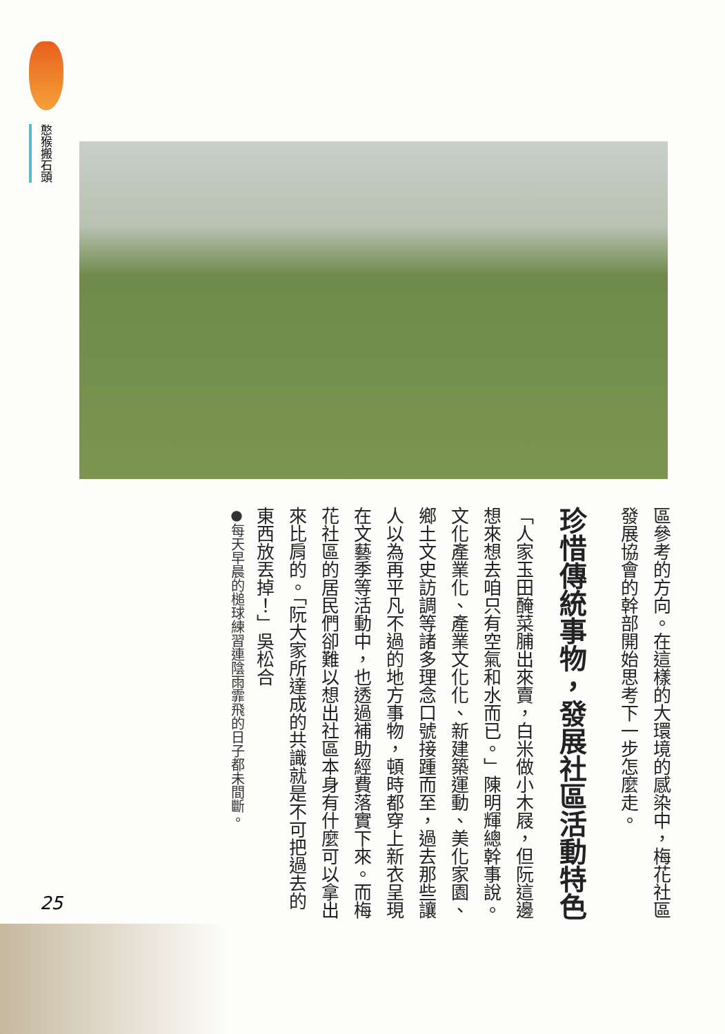憨猴搬石頭
區參考的方向。在這樣的大環境的感染中，梅花社區發展協會的幹部開始思考下一步怎麼走。
珍惜傳統事物，發展社區活動特色
「人家玉田醃菜脯出來賣，白米做小木屐，但阮這邊想來想去咱只有空氣和水而已。」陳明輝總幹事說。文化產業化、產業文化化、新建築運動、美化家園、鄉土文史訪調等諸多理念口號接踵而至，過去那些讓人以為再平凡不過的地方事物，頓時都穿上新衣呈現在文藝季等活動中，也透過補助經費落實下來。而梅花社區的居民們卻難以想出社區本身有什麼可以拿出來比肩的。「阮大家所達成的共識就是不可把過去的東西放丟掉！」吳松合
●每天早晨的槌球練習連陰雨霏飛的日子都未間斷。
25